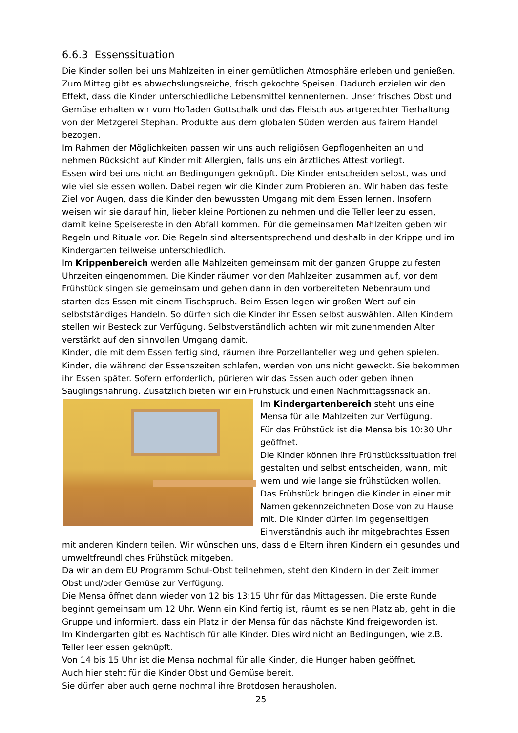6.6.3 Essenssituation
Die Kinder sollen bei uns Mahlzeiten in einer gemütlichen Atmosphäre erleben und genießen. Zum Mittag gibt es abwechslungsreiche, frisch gekochte Speisen. Dadurch erzielen wir den Effekt, dass die Kinder unterschiedliche Lebensmittel kennenlernen. Unser frisches Obst und Gemüse erhalten wir vom Hofladen Gottschalk und das Fleisch aus artgerechter Tierhaltung von der Metzgerei Stephan. Produkte aus dem globalen Süden werden aus fairem Handel bezogen.
Im Rahmen der Möglichkeiten passen wir uns auch religiösen Gepflogenheiten an und nehmen Rücksicht auf Kinder mit Allergien, falls uns ein ärztliches Attest vorliegt.
Essen wird bei uns nicht an Bedingungen geknüpft. Die Kinder entscheiden selbst, was und wie viel sie essen wollen. Dabei regen wir die Kinder zum Probieren an. Wir haben das feste Ziel vor Augen, dass die Kinder den bewussten Umgang mit dem Essen lernen. Insofern weisen wir sie darauf hin, lieber kleine Portionen zu nehmen und die Teller leer zu essen, damit keine Speisereste in den Abfall kommen. Für die gemeinsamen Mahlzeiten geben wir Regeln und Rituale vor. Die Regeln sind altersentsprechend und deshalb in der Krippe und im Kindergarten teilweise unterschiedlich.
Im Krippenbereich werden alle Mahlzeiten gemeinsam mit der ganzen Gruppe zu festen Uhrzeiten eingenommen. Die Kinder räumen vor den Mahlzeiten zusammen auf, vor dem Frühstück singen sie gemeinsam und gehen dann in den vorbereiteten Nebenraum und starten das Essen mit einem Tischspruch. Beim Essen legen wir großen Wert auf ein selbstständiges Handeln. So dürfen sich die Kinder ihr Essen selbst auswählen. Allen Kindern stellen wir Besteck zur Verfügung. Selbstverständlich achten wir mit zunehmenden Alter verstärkt auf den sinnvollen Umgang damit.
Kinder, die mit dem Essen fertig sind, räumen ihre Porzellanteller weg und gehen spielen. Kinder, die während der Essenszeiten schlafen, werden von uns nicht geweckt. Sie bekommen ihr Essen später. Sofern erforderlich, pürieren wir das Essen auch oder geben ihnen Säuglingsnahrung. Zusätzlich bieten wir ein Frühstück und einen Nachmittagssnack an.
Im Kindergartenbereich steht uns eine Mensa für alle Mahlzeiten zur Verfügung.
Für das Frühstück ist die Mensa bis 10:30 Uhr geöffnet.
Die Kinder können ihre Frühstückssituation frei gestalten und selbst entscheiden, wann, mit wem und wie lange sie frühstücken wollen. Das Frühstück bringen die Kinder in einer mit Namen gekennzeichneten Dose von zu Hause mit. Die Kinder dürfen im gegenseitigen Einverständnis auch ihr mitgebrachtes Essen mit anderen Kindern teilen. Wir wünschen uns, dass die Eltern ihren Kindern ein gesundes und umweltfreundliches Frühstück mitgeben.
Da wir an dem EU Programm Schul-Obst teilnehmen, steht den Kindern in der Zeit immer Obst und/oder Gemüse zur Verfügung.
Die Mensa öffnet dann wieder von 12 bis 13:15 Uhr für das Mittagessen. Die erste Runde beginnt gemeinsam um 12 Uhr. Wenn ein Kind fertig ist, räumt es seinen Platz ab, geht in die Gruppe und informiert, dass ein Platz in der Mensa für das nächste Kind freigeworden ist.
Im Kindergarten gibt es Nachtisch für alle Kinder. Dies wird nicht an Bedingungen, wie z.B. Teller leer essen geknüpft.
Von 14 bis 15 Uhr ist die Mensa nochmal für alle Kinder, die Hunger haben geöffnet.
Auch hier steht für die Kinder Obst und Gemüse bereit.
Sie dürfen aber auch gerne nochmal ihre Brotdosen herausholen.
25